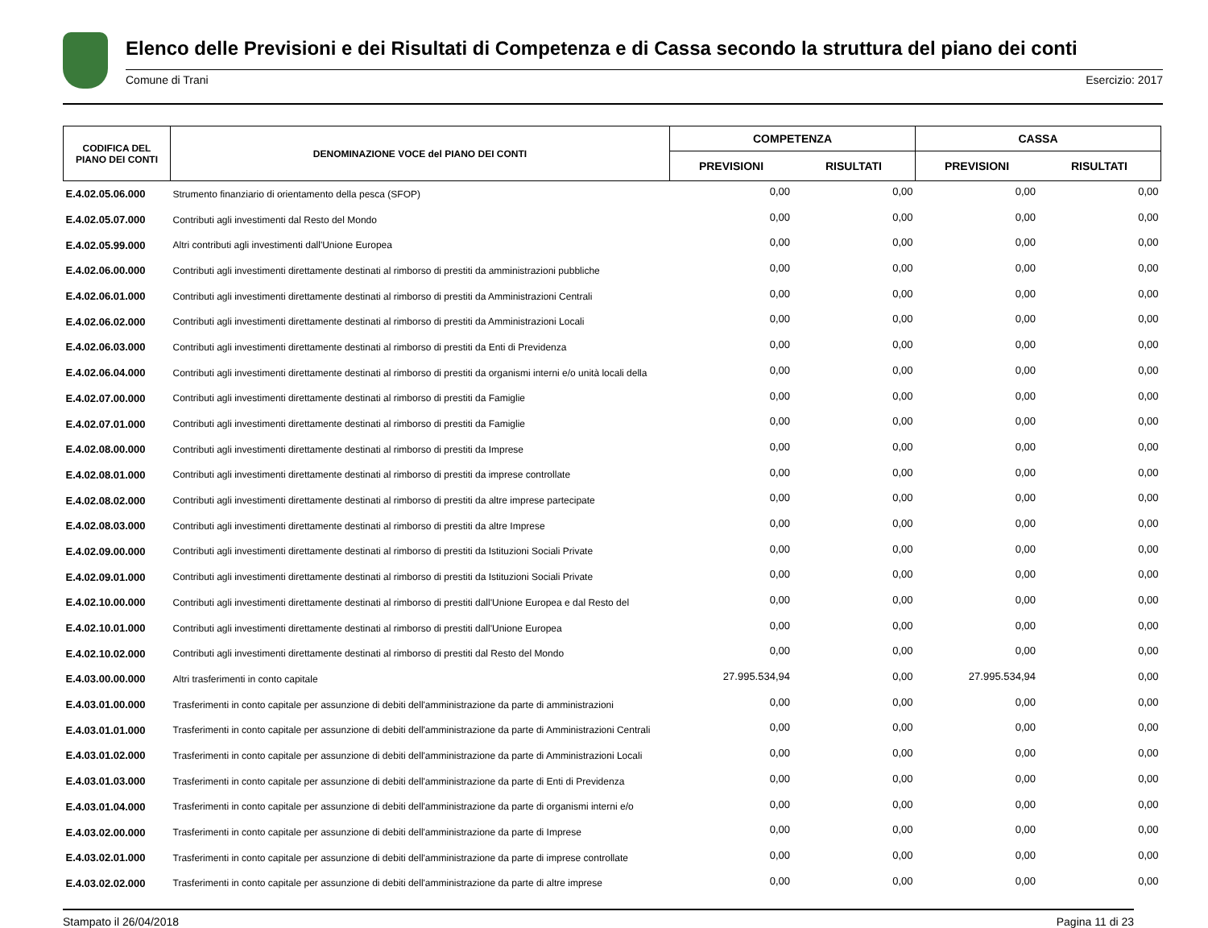Elenco delle Previsioni e dei Risultati di Competenza e di Cassa secondo la struttura del piano dei conti
Comune di Trani Esercizio: 2017
| CODIFICA DEL PIANO DEI CONTI | DENOMINAZIONE VOCE del PIANO DEI CONTI | COMPETENZA | | CASSA | |
| --- | --- | --- | --- | --- | --- |
| | | PREVISIONI | RISULTATI | PREVISIONI | RISULTATI |
| E.4.02.05.06.000 | Strumento finanziario di orientamento della pesca (SFOP) | 0,00 | 0,00 | 0,00 | 0,00 |
| E.4.02.05.07.000 | Contributi agli investimenti dal Resto del Mondo | 0,00 | 0,00 | 0,00 | 0,00 |
| E.4.02.05.99.000 | Altri contributi agli investimenti dall'Unione Europea | 0,00 | 0,00 | 0,00 | 0,00 |
| E.4.02.06.00.000 | Contributi agli investimenti direttamente destinati al rimborso di prestiti da amministrazioni pubbliche | 0,00 | 0,00 | 0,00 | 0,00 |
| E.4.02.06.01.000 | Contributi agli investimenti direttamente destinati al rimborso di prestiti da Amministrazioni Centrali | 0,00 | 0,00 | 0,00 | 0,00 |
| E.4.02.06.02.000 | Contributi agli investimenti direttamente destinati al rimborso di prestiti da Amministrazioni Locali | 0,00 | 0,00 | 0,00 | 0,00 |
| E.4.02.06.03.000 | Contributi agli investimenti direttamente destinati al rimborso di prestiti da Enti di Previdenza | 0,00 | 0,00 | 0,00 | 0,00 |
| E.4.02.06.04.000 | Contributi agli investimenti direttamente destinati al rimborso di prestiti da organismi interni e/o unità locali della | 0,00 | 0,00 | 0,00 | 0,00 |
| E.4.02.07.00.000 | Contributi agli investimenti direttamente destinati al rimborso di prestiti da Famiglie | 0,00 | 0,00 | 0,00 | 0,00 |
| E.4.02.07.01.000 | Contributi agli investimenti direttamente destinati al rimborso di prestiti da Famiglie | 0,00 | 0,00 | 0,00 | 0,00 |
| E.4.02.08.00.000 | Contributi agli investimenti direttamente destinati al rimborso di prestiti da Imprese | 0,00 | 0,00 | 0,00 | 0,00 |
| E.4.02.08.01.000 | Contributi agli investimenti direttamente destinati al rimborso di prestiti da imprese controllate | 0,00 | 0,00 | 0,00 | 0,00 |
| E.4.02.08.02.000 | Contributi agli investimenti direttamente destinati al rimborso di prestiti da altre imprese partecipate | 0,00 | 0,00 | 0,00 | 0,00 |
| E.4.02.08.03.000 | Contributi agli investimenti direttamente destinati al rimborso di prestiti da altre Imprese | 0,00 | 0,00 | 0,00 | 0,00 |
| E.4.02.09.00.000 | Contributi agli investimenti direttamente destinati al rimborso di prestiti da Istituzioni Sociali Private | 0,00 | 0,00 | 0,00 | 0,00 |
| E.4.02.09.01.000 | Contributi agli investimenti direttamente destinati al rimborso di prestiti da Istituzioni Sociali Private | 0,00 | 0,00 | 0,00 | 0,00 |
| E.4.02.10.00.000 | Contributi agli investimenti direttamente destinati al rimborso di prestiti dall'Unione Europea e dal Resto del | 0,00 | 0,00 | 0,00 | 0,00 |
| E.4.02.10.01.000 | Contributi agli investimenti direttamente destinati al rimborso di prestiti dall'Unione Europea | 0,00 | 0,00 | 0,00 | 0,00 |
| E.4.02.10.02.000 | Contributi agli investimenti direttamente destinati al rimborso di prestiti dal Resto del Mondo | 0,00 | 0,00 | 0,00 | 0,00 |
| E.4.03.00.00.000 | Altri trasferimenti in conto capitale | 27.995.534,94 | 0,00 | 27.995.534,94 | 0,00 |
| E.4.03.01.00.000 | Trasferimenti in conto capitale per assunzione di debiti dell'amministrazione da parte di amministrazioni | 0,00 | 0,00 | 0,00 | 0,00 |
| E.4.03.01.01.000 | Trasferimenti in conto capitale per assunzione di debiti dell'amministrazione da parte di Amministrazioni Centrali | 0,00 | 0,00 | 0,00 | 0,00 |
| E.4.03.01.02.000 | Trasferimenti in conto capitale per assunzione di debiti dell'amministrazione da parte di Amministrazioni Locali | 0,00 | 0,00 | 0,00 | 0,00 |
| E.4.03.01.03.000 | Trasferimenti in conto capitale per assunzione di debiti dell'amministrazione da parte di Enti di Previdenza | 0,00 | 0,00 | 0,00 | 0,00 |
| E.4.03.01.04.000 | Trasferimenti in conto capitale per assunzione di debiti dell'amministrazione da parte di organismi interni e/o | 0,00 | 0,00 | 0,00 | 0,00 |
| E.4.03.02.00.000 | Trasferimenti in conto capitale per assunzione di debiti dell'amministrazione da parte di Imprese | 0,00 | 0,00 | 0,00 | 0,00 |
| E.4.03.02.01.000 | Trasferimenti in conto capitale per assunzione di debiti dell'amministrazione da parte di imprese controllate | 0,00 | 0,00 | 0,00 | 0,00 |
| E.4.03.02.02.000 | Trasferimenti in conto capitale per assunzione di debiti dell'amministrazione da parte di altre imprese | 0,00 | 0,00 | 0,00 | 0,00 |
Stampato il 26/04/2018 Pagina 11 di 23